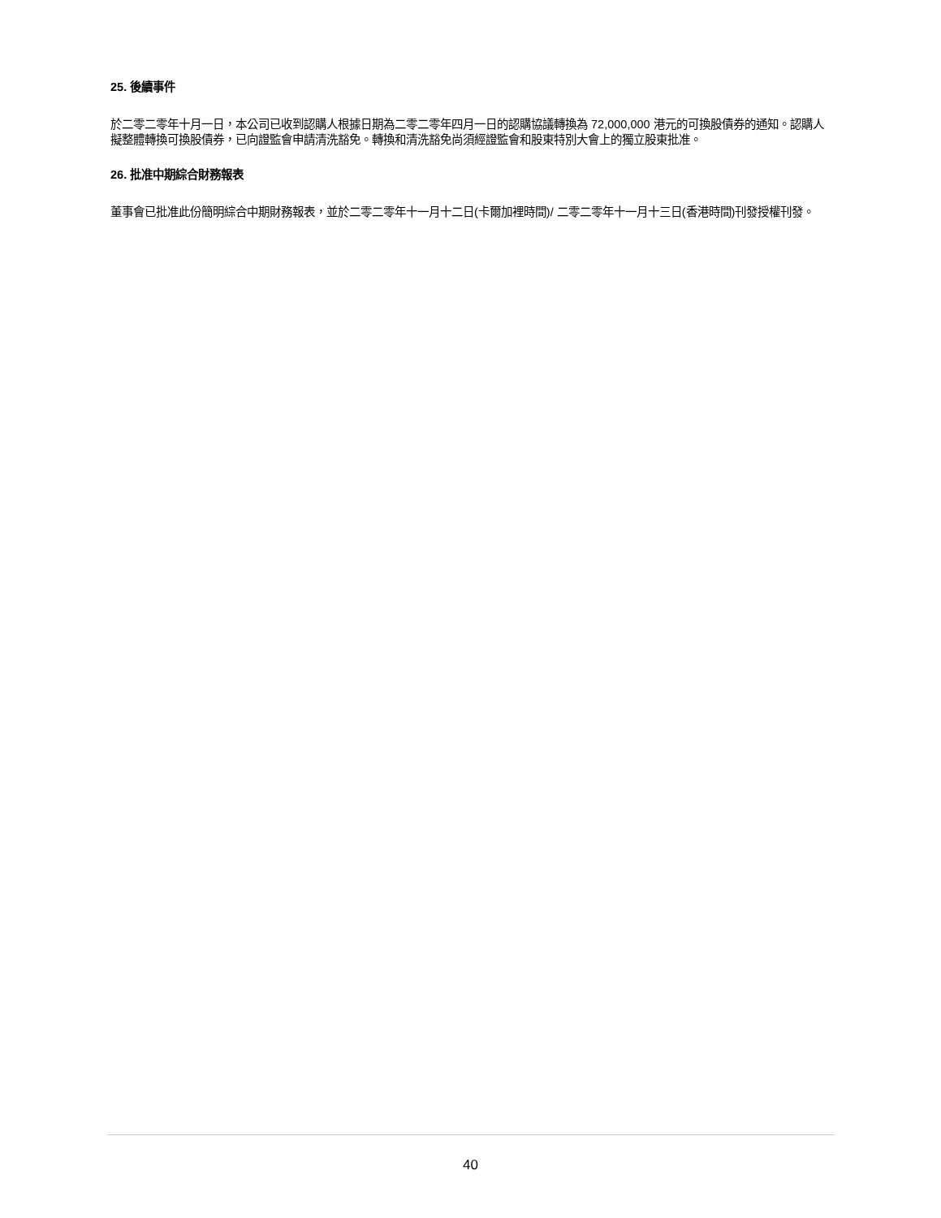25. 後續事件
於二零二零年十月一日，本公司已收到認購人根據日期為二零二零年四月一日的認購協議轉換為 72,000,000 港元的可換股債券的通知。認購人擬整體轉換可換股債券，已向證監會申請清洗豁免。轉換和清洗豁免尚須經證監會和股東特別大會上的獨立股東批准。
26. 批准中期綜合財務報表
董事會已批准此份簡明綜合中期財務報表，並於二零二零年十一月十二日(卡爾加裡時間)/ 二零二零年十一月十三日(香港時間)刊發授權刊發。
40